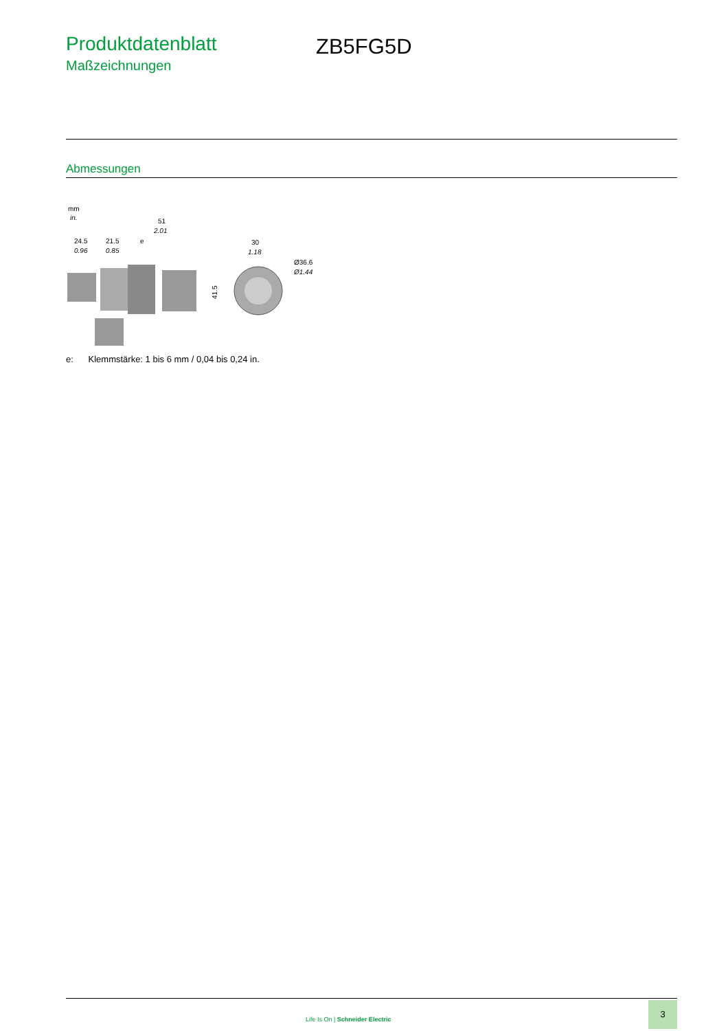Produktdatenblatt
Maßzeichnungen
ZB5FG5D
Abmessungen
mm
in.
51
2.01
24.5
0.96
21.5
0.85
e
30
1.18
Ø36.6
Ø1.44
41.5
e: Klemmstärke: 1 bis 6 mm / 0,04 bis 0,24 in.
Life Is On | Schneider Electric
3